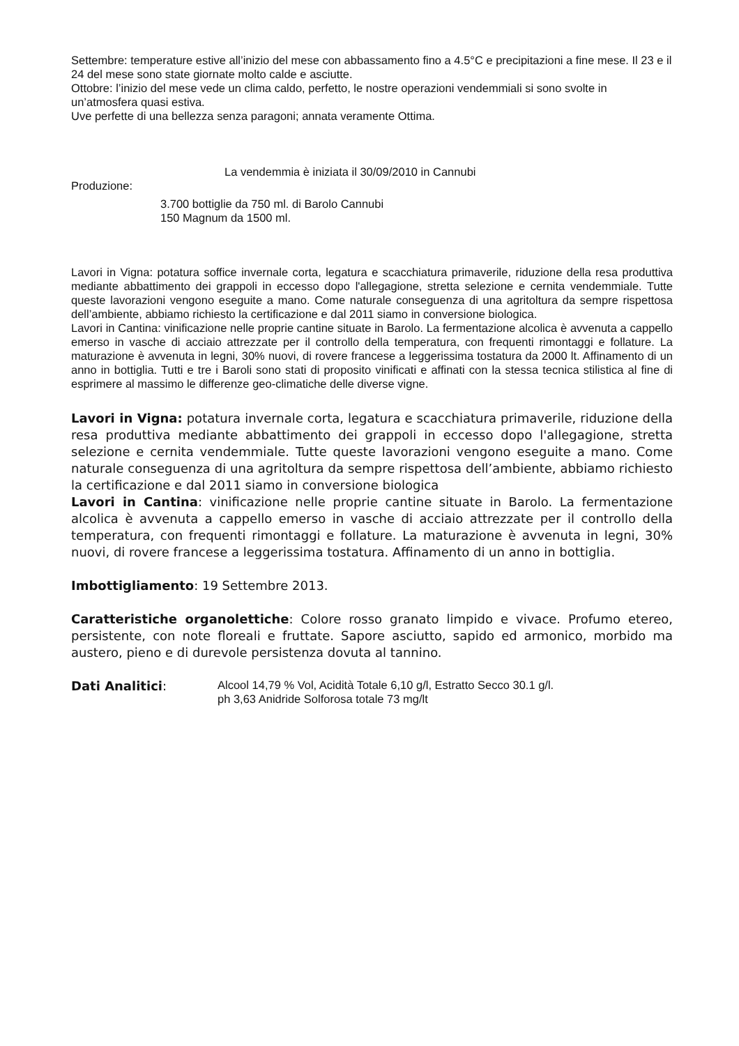Settembre: temperature estive all’inizio del mese con abbassamento fino a 4.5°C e precipitazioni a fine mese. Il 23 e il 24 del mese sono state giornate molto calde e asciutte.
Ottobre: l’inizio del mese vede un clima caldo, perfetto, le nostre operazioni vendemmiali si sono svolte in un’atmosfera quasi estiva.
Uve perfette di una bellezza senza paragoni; annata veramente Ottima.
La vendemmia è iniziata il 30/09/2010 in Cannubi
Produzione:
3.700 bottiglie da 750 ml. di Barolo Cannubi
150 Magnum da 1500 ml.
Lavori in Vigna: potatura soffice invernale corta, legatura e scacchiatura primaverile, riduzione della resa produttiva mediante abbattimento dei grappoli in eccesso dopo l'allegagione, stretta selezione e cernita vendemmiale. Tutte queste lavorazioni vengono eseguite a mano. Come naturale conseguenza di una agritoltura da sempre rispettosa dell’ambiente, abbiamo richiesto la certificazione e dal 2011 siamo in conversione biologica.
Lavori in Cantina: vinificazione nelle proprie cantine situate in Barolo. La fermentazione alcolica è avvenuta a cappello emerso in vasche di acciaio attrezzate per il controllo della temperatura, con frequenti rimontaggi e follature. La maturazione è avvenuta in legni, 30% nuovi, di rovere francese a leggerissima tostatura da 2000 lt. Affinamento di un anno in bottiglia. Tutti e tre i Baroli sono stati di proposito vinificati e affinati con la stessa tecnica stilistica al fine di esprimere al massimo le differenze geo-climatiche delle diverse vigne.
Lavori in Vigna: potatura invernale corta, legatura e scacchiatura primaverile, riduzione della resa produttiva mediante abbattimento dei grappoli in eccesso dopo l'allegagione, stretta selezione e cernita vendemmiale. Tutte queste lavorazioni vengono eseguite a mano. Come naturale conseguenza di una agritoltura da sempre rispettosa dell’ambiente, abbiamo richiesto la certificazione e dal 2011 siamo in conversione biologica
Lavori in Cantina: vinificazione nelle proprie cantine situate in Barolo. La fermentazione alcolica è avvenuta a cappello emerso in vasche di acciaio attrezzate per il controllo della temperatura, con frequenti rimontaggi e follature. La maturazione è avvenuta in legni, 30% nuovi, di rovere francese a leggerissima tostatura. Affinamento di un anno in bottiglia.
Imbottigliamento: 19 Settembre 2013.
Caratteristiche organolettiche: Colore rosso granato limpido e vivace. Profumo etereo, persistente, con note floreali e fruttate. Sapore asciutto, sapido ed armonico, morbido ma austero, pieno e di durevole persistenza dovuta al tannino.
Dati Analitici:
Alcool 14,79 % Vol, Acidità Totale 6,10 g/l, Estratto Secco 30.1 g/l.
ph 3,63 Anidride Solforosa totale 73 mg/lt